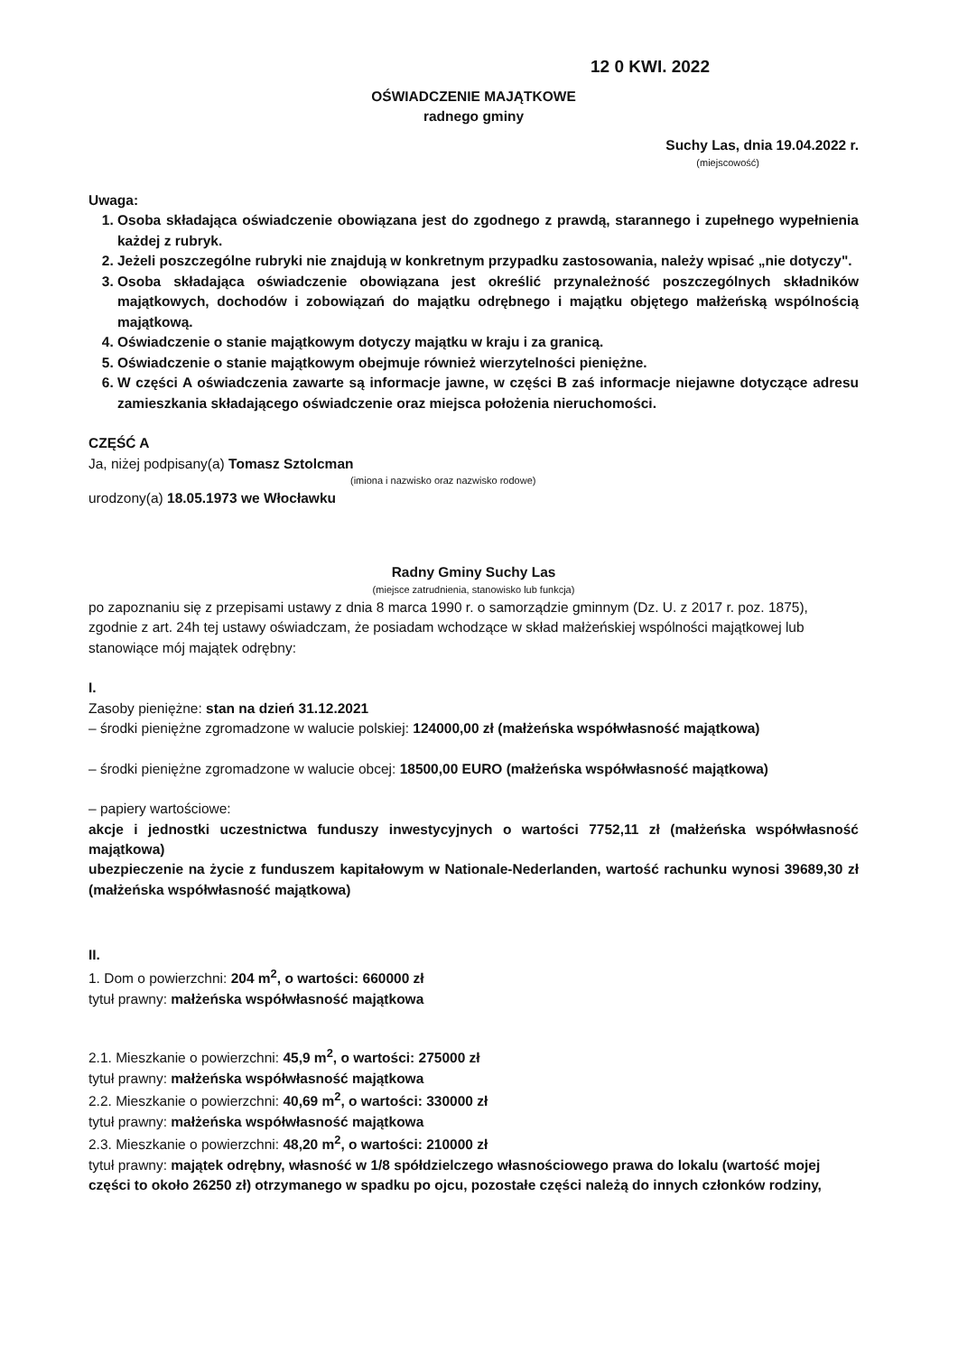12 0 KWI. 2022
OŚWIADCZENIE MAJĄTKOWE
radnego gminy
Suchy Las, dnia 19.04.2022 r.
(miejscowość)
Uwaga:
1. Osoba składająca oświadczenie obowiązana jest do zgodnego z prawdą, starannego i zupełnego wypełnienia każdej z rubryk.
2. Jeżeli poszczególne rubryki nie znajdują w konkretnym przypadku zastosowania, należy wpisać „nie dotyczy".
3. Osoba składająca oświadczenie obowiązana jest określić przynależność poszczególnych składników majątkowych, dochodów i zobowiązań do majątku odrębnego i majątku objętego małżeńską wspólnością majątkową.
4. Oświadczenie o stanie majątkowym dotyczy majątku w kraju i za granicą.
5. Oświadczenie o stanie majątkowym obejmuje również wierzytelności pieniężne.
6. W części A oświadczenia zawarte są informacje jawne, w części B zaś informacje niejawne dotyczące adresu zamieszkania składającego oświadczenie oraz miejsca położenia nieruchomości.
CZĘŚĆ A
Ja, niżej podpisany(a) Tomasz Sztolcman
(imiona i nazwisko oraz nazwisko rodowe)
urodzony(a) 18.05.1973 we Włocławku
Radny Gminy Suchy Las
(miejsce zatrudnienia, stanowisko lub funkcja)
po zapoznaniu się z przepisami ustawy z dnia 8 marca 1990 r. o samorządzie gminnym (Dz. U. z 2017 r. poz. 1875), zgodnie z art. 24h tej ustawy oświadczam, że posiadam wchodzące w skład małżeńskiej wspólności majątkowej lub stanowiące mój majątek odrębny:
I.
Zasoby pieniężne: stan na dzień 31.12.2021
– środki pieniężne zgromadzone w walucie polskiej: 124000,00 zł (małżeńska współwłasność majątkowa)
– środki pieniężne zgromadzone w walucie obcej: 18500,00 EURO (małżeńska współwłasność majątkowa)
– papiery wartościowe:
akcje i jednostki uczestnictwa funduszy inwestycyjnych o wartości 7752,11 zł (małżeńska współwłasność majątkowa)
ubezpieczenie na życie z funduszem kapitałowym w Nationale-Nederlanden, wartość rachunku wynosi 39689,30 zł (małżeńska współwłasność majątkowa)
II.
1. Dom o powierzchni: 204 m<sup>2</sup>, o wartości: 660000 zł
tytuł prawny: małżeńska współwłasność majątkowa
2.1. Mieszkanie o powierzchni: 45,9 m<sup>2</sup>, o wartości: 275000 zł
tytuł prawny: małżeńska współwłasność majątkowa
2.2. Mieszkanie o powierzchni: 40,69 m<sup>2</sup>, o wartości: 330000 zł
tytuł prawny: małżeńska współwłasność majątkowa
2.3. Mieszkanie o powierzchni: 48,20 m<sup>2</sup>, o wartości: 210000 zł
tytuł prawny: majątek odrębny, własność w 1/8 spółdzielczego własnościowego prawa do lokalu (wartość mojej części to około 26250 zł) otrzymanego w spadku po ojcu, pozostałe części należą do innych członków rodziny,